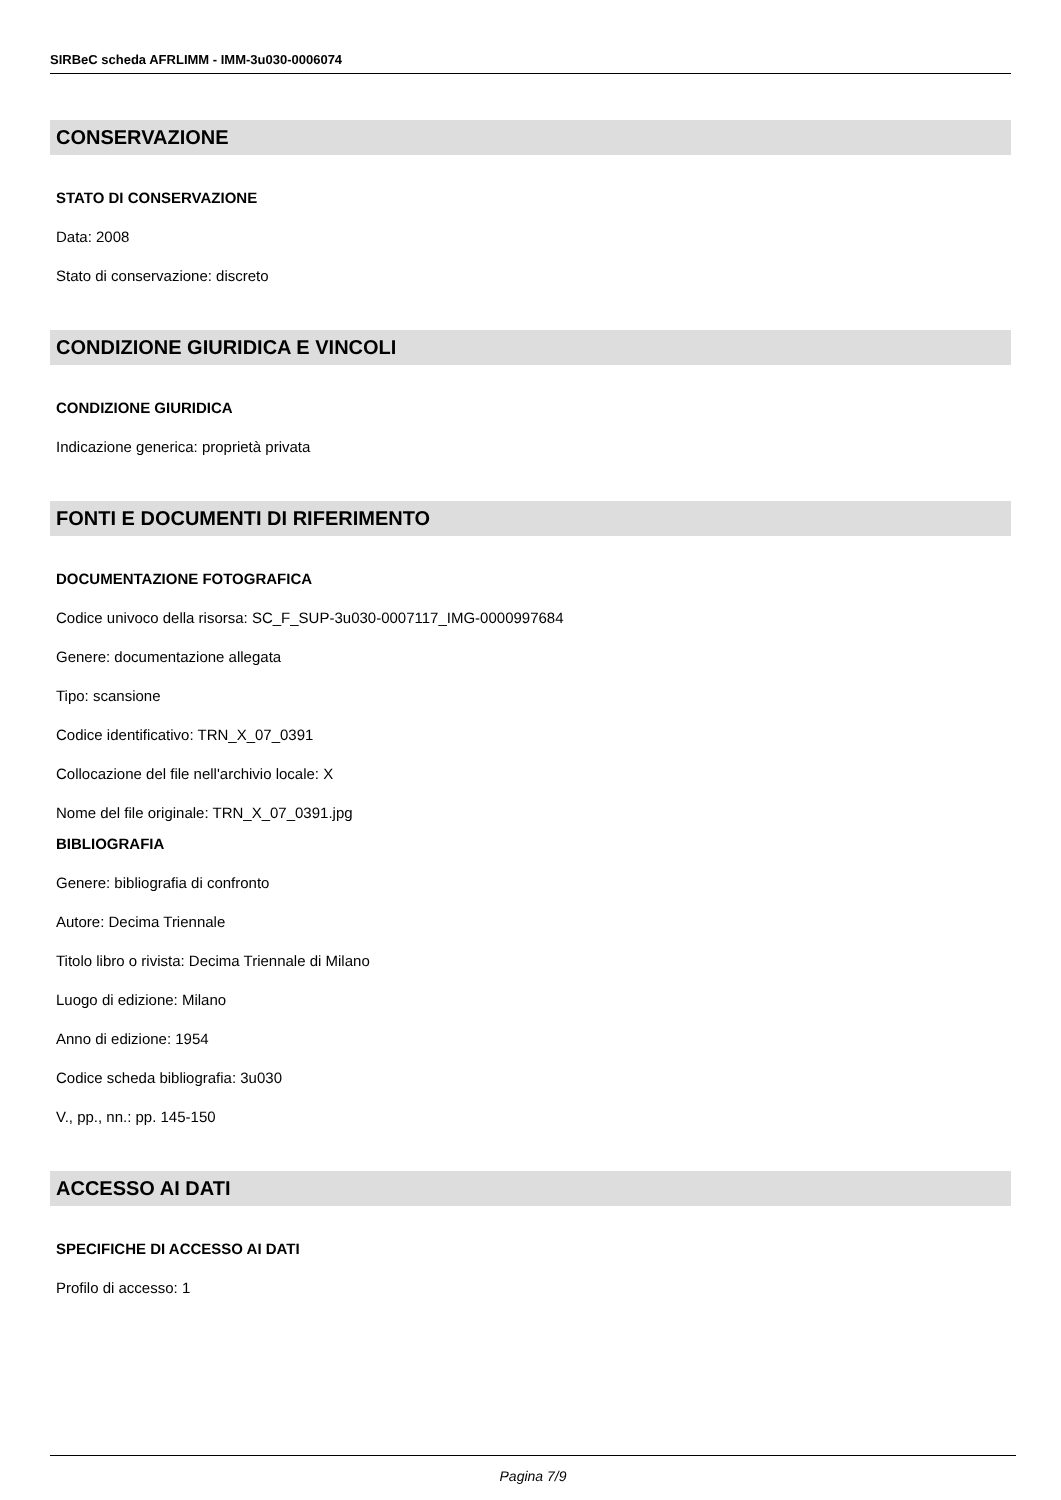SIRBeC scheda AFRLIMM - IMM-3u030-0006074
CONSERVAZIONE
STATO DI CONSERVAZIONE
Data: 2008
Stato di conservazione: discreto
CONDIZIONE GIURIDICA E VINCOLI
CONDIZIONE GIURIDICA
Indicazione generica: proprietà privata
FONTI E DOCUMENTI DI RIFERIMENTO
DOCUMENTAZIONE FOTOGRAFICA
Codice univoco della risorsa: SC_F_SUP-3u030-0007117_IMG-0000997684
Genere: documentazione allegata
Tipo: scansione
Codice identificativo: TRN_X_07_0391
Collocazione del file nell'archivio locale: X
Nome del file originale: TRN_X_07_0391.jpg
BIBLIOGRAFIA
Genere: bibliografia di confronto
Autore: Decima Triennale
Titolo libro o rivista: Decima Triennale di Milano
Luogo di edizione: Milano
Anno di edizione: 1954
Codice scheda bibliografia: 3u030
V., pp., nn.: pp. 145-150
ACCESSO AI DATI
SPECIFICHE DI ACCESSO AI DATI
Profilo di accesso: 1
Pagina 7/9